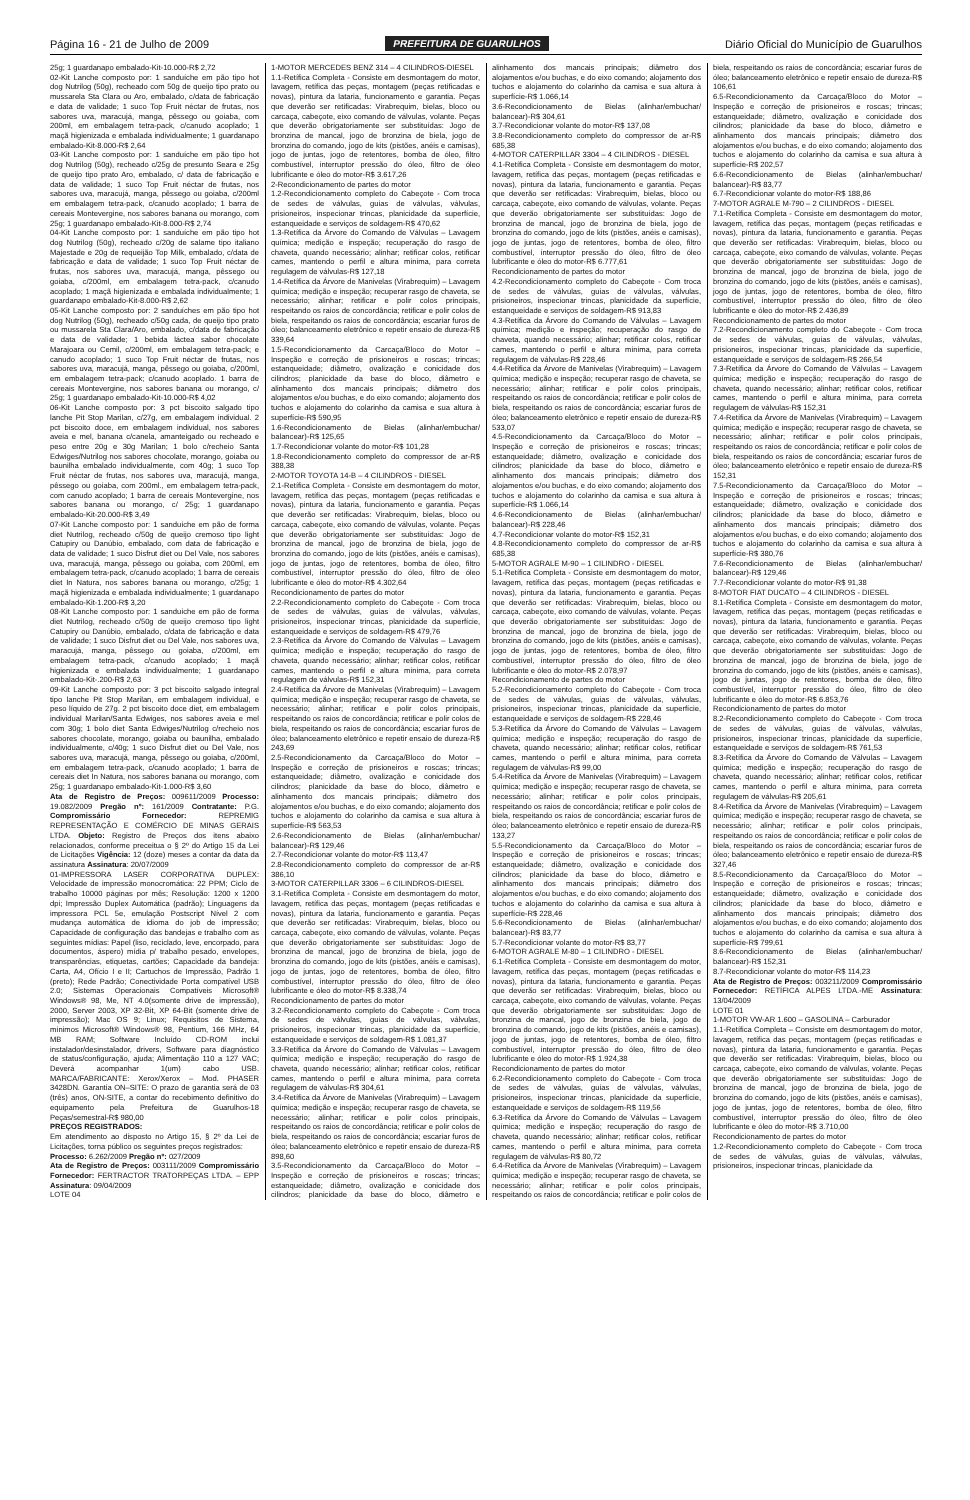Página 16 - 21 de Julho de 2009 PREFEITURA DE GUARULHOS Diário Oficial do Município de Guarulhos
25g; 1 guardanapo embalado-Kit-10.000-R$ 2,72
02-Kit Lanche composto por: 1 sanduíche em pão tipo hot dog Nutrilog (50g), recheado com 50g de queijo tipo prato ou mussarela Sta Clara ou Aro, embalado, c/data de fabricação e data de validade; 1 suco Top Fruit néctar de frutas, nos sabores uva, maracujá, manga, pêssego ou goiaba, com 200ml, em embalagem tetra-pack, c/canudo acoplado; 1 maçã higienizada e embalada individualmente; 1 guardanapo embalado-Kit-8.000-R$ 2,64
03-Kit Lanche composto por: 1 sanduíche em pão tipo hot dog Nutrilog (50g), recheado c/25g de presunto Seara e 25g de queijo tipo prato Aro, embalado, c/ data de fabricação e data de validade; 1 suco Top Fruit néctar de frutas, nos sabores uva, maracujá, manga, pêssego ou goiaba, c/200ml em embalagem tetra-pack, c/canudo acoplado; 1 barra de cereais Montevergine, nos sabores banana ou morango, com 25g; 1 guardanapo embalado-Kit-8.000-R$ 2,74
04-Kit Lanche composto por: 1 sanduíche em pão tipo hot dog Nutrilog (50g), recheado c/20g de salame tipo italiano Majestade e 20g de requeijão Top Milk, embalado, c/data de fabricação e data de validade; 1 suco Top Fruit néctar de frutas, nos sabores uva, maracujá, manga, pêssego ou goiaba, c/200ml, em embalagem tetra-pack, c/canudo acoplado; 1 maçã higienizada e embalada individualmente; 1 guardanapo embalado-Kit-8.000-R$ 2,62
05-Kit Lanche composto por: 2 sanduíches em pão tipo hot dog Nutrilog (50g), recheado c/50g cada, de queijo tipo prato ou mussarela Sta Clara/Aro, embalado, c/data de fabricação e data de validade; 1 bebida láctea sabor chocolate Marajoara ou Cemil, c/200ml, em embalagem tetra-pack; e canudo acoplado; 1 suco Top Fruit néctar de frutas, nos sabores uva, maracujá, manga, pêssego ou goiaba, c/200ml, em embalagem tetra-pack; c/canudo acoplado. 1 barra de cereais Montevergine, nos sabores banana ou morango, c/ 25g; 1 guardanapo embalado-Kit-10.000-R$ 4,02
06-Kit Lanche composto por: 3 pct biscoito salgado tipo lanche Pit Stop Marilan, c/27g, em embalagem individual. 2 pct biscoito doce, em embalagem individual, nos sabores aveia e mel, banana c/canela, amanteigado ou recheado e peso entre 20g e 30g Marilan; 1 bolo c/recheio Santa Edwiges/Nutrilog nos sabores chocolate, morango, goiaba ou baunilha embalado individualmente, com 40g; 1 suco Top Fruit néctar de frutas, nos sabores uva, maracujá, manga, pêssego ou goiaba, com 200ml., em embalagem tetra-pack, com canudo acoplado; 1 barra de cereais Montevergine, nos sabores banana ou morango, c/ 25g; 1 guardanapo embalado-Kit-20.000-R$ 3,49
07-Kit Lanche composto por: 1 sanduíche em pão de forma diet Nutrilog, recheado c/50g de queijo cremoso tipo light Catupiry ou Danúbio, embalado, com data de fabricação e data de validade; 1 suco Disfrut diet ou Del Vale, nos sabores uva, maracujá, manga, pêssego ou goiaba, com 200ml, em embalagem tetra-pack, c/canudo acoplado; 1 barra de cereais diet In Natura, nos sabores banana ou morango, c/25g; 1 maçã higienizada e embalada individualmente; 1 guardanapo embalado-Kit-1.200-R$ 3,20
08-Kit Lanche composto por: 1 sanduíche em pão de forma diet Nutrilog, recheado c/50g de queijo cremoso tipo light Catupiry ou Danúbio, embalado, c/data de fabricação e data de validade; 1 suco Disfrut diet ou Del Vale, nos sabores uva, maracujá, manga, pêssego ou goiaba, c/200ml, em embalagem tetra-pack, c/canudo acoplado; 1 maçã higienizada e embalada individualmente; 1 guardanapo embalado-Kit-.200-R$ 2,63
09-Kit Lanche composto por: 3 pct biscoito salgado integral tipo lanche Pit Stop Marilan, em embalagem individual, e peso líquido de 27g. 2 pct biscoito doce diet, em embalagem individual Marilan/Santa Edwiges, nos sabores aveia e mel com 30g; 1 bolo diet Santa Edwiges/Nutrilog c/recheio nos sabores chocolate, morango, goiaba ou baunilha, embalado individualmente, c/40g; 1 suco Disfrut diet ou Del Vale, nos sabores uva, maracujá, manga, pêssego ou goiaba, c/200ml, em embalagem tetra-pack, c/canudo acoplado; 1 barra de cereais diet In Natura, nos sabores banana ou morango, com 25g; 1 guardanapo embalado-Kit-1.000-R$ 3,60
Ata de Registro de Preços: 009611/2009 Processo: 19.082/2009 Pregão nº: 161/2009 Contratante: P.G. Compromissário Fornecedor: REPREMIG REPRESENTAÇÃO E COMÉRCIO DE MINAS GERAIS LTDA. Objeto: Registro de Preços dos itens abaixo relacionados, conforme preceitua o § 2º do Artigo 15 da Lei de Licitações Vigência: 12 (doze) meses a contar da data da assinatura Assinatura: 20/07/2009
01-IMPRESSORA LASER CORPORATIVA DUPLEX: Velocidade de impressão monocromática: 22 PPM; Ciclo de trabalho 10000 páginas por mês; Resolução: 1200 x 1200 dpi; Impressão Duplex Automática (padrão); Linguagens da impressora PCL 5e, emulação Postscript Nível 2 com mudança automática de idioma do job de impressão; Capacidade de configuração das bandejas e trabalho com as seguintes mídias: Papel (liso, reciclado, leve, encorpado, para documentos, áspero) mídia p/ trabalho pesado, envelopes, transparências, etiquetas, cartões; Capacidade da bandeja: Carta, A4, Ofício I e II; Cartuchos de Impressão, Padrão 1 (preto); Rede Padrão; Conectividade Porta compatível USB 2.0; Sistemas Operacionais Compatíveis Microsoft® Windows® 98, Me, NT 4.0(somente drive de impressão), 2000, Server 2003, XP 32-Bit, XP 64-Bit (somente drive de impressão); Mac OS 9; Linux; Requisitos de Sistema, mínimos Microsoft® Windows® 98, Pentium, 166 MHz, 64 MB RAM; Software Incluído CD-ROM inclui instalador/desinstalador, drivers, Software para diagnóstico de status/configuração, ajuda; Alimentação 110 a 127 VAC; Deverá acompanhar 1(um) cabo USB. MARCA/FABRICANTE: Xerox/Xerox – Mod. PHASER 3428DN. Garantia ON–SITE: O prazo de garantia será de 03 (três) anos, ON-SITE, a contar do recebimento definitivo do equipamento pela Prefeitura de Guarulhos-18 Peças/semestral-R$ 980,00
PREÇOS REGISTRADOS:
Em atendimento ao disposto no Artigo 15, § 2º da Lei de Licitações, torna público os seguintes preços registrados:
Processo: 6.262/2009 Pregão nº: 027/2009
Ata de Registro de Preços: 003111/2009 Compromissário Fornecedor: FERTRACTOR TRATORPEÇAS LTDA. – EPP Assinatura: 09/04/2009
LOTE 04
1-MOTOR MERCEDES BENZ 314 – 4 CILINDROS-DIESEL
1.1-Retífica Completa - Consiste em desmontagem do motor, lavagem, retífica das peças, montagem (peças retificadas e novas), pintura da lataria, funcionamento e garantia. Peças que deverão ser retificadas: Virabrequim, bielas, bloco ou carcaça, cabeçote, eixo comando de válvulas, volante. Peças que deverão obrigatoriamente ser substituídas: Jogo de bronzina de mancal, jogo de bronzina de biela, jogo de bronzina do comando, jogo de kits (pistões, anéis e camisas), jogo de juntas, jogo de retentores, bomba de óleo, filtro combustível, interruptor pressão do óleo, filtro de óleo lubrificante e óleo do motor-R$ 3.617,26
2-Recondicionamento de partes do motor
1.2-Recondicionamento completo do Cabeçote - Com troca de sedes de válvulas, guias de válvulas, válvulas, prisioneiros, inspecionar trincas, planicidade da superfície, estanqueidade e serviços de soldagem-R$ 470,62
1.3-Retífica da Árvore do Comando de Válvulas – Lavagem química; medição e inspeção; recuperação do rasgo de chaveta, quando necessário; alinhar; retificar colos, retificar cames, mantendo o perfil e altura mínima, para correta regulagem de válvulas-R$ 127,18
1.4-Retífica da Árvore de Manivelas (Virabrequim) – Lavagem química; medição e inspeção; recuperar rasgo de chaveta, se necessário; alinhar; retificar e polir colos principais, respeitando os raios de concordância; retificar e polir colos de biela, respeitando os raios de concordância; escariar furos de óleo; balanceamento eletrônico e repetir ensaio de dureza-R$ 339,64
1.5-Recondicionamento da Carcaça/Bloco do Motor – Inspeção e correção de prisioneiros e roscas; trincas; estanqueidade; diâmetro, ovalização e conicidade dos cilindros; planicidade da base do bloco, diâmetro e alinhamento dos mancais principais; diâmetro dos alojamentos e/ou buchas, e do eixo comando; alojamento dos tuchos e alojamento do colarinho da camisa e sua altura à superfície-R$ 590,95
1.6-Recondicionamento de Bielas (alinhar/embuchar/ balancear)-R$ 125,65
1.7-Recondicionar volante do motor-R$ 101,28
1.8-Recondicionamento completo do compressor de ar-R$ 388,38
2-MOTOR TOYOTA 14-B – 4 CILINDROS - DIESEL
2.1-Retífica Completa - Consiste em desmontagem do motor, lavagem, retífica das peças, montagem (peças retificadas e novas), pintura da lataria, funcionamento e garantia. Peças que deverão ser retificadas: Virabrequim, bielas, bloco ou carcaça, cabeçote, eixo comando de válvulas, volante. Peças que deverão obrigatoriamente ser substituídas: Jogo de bronzina de mancal, jogo de bronzina de biela, jogo de bronzina do comando, jogo de kits (pistões, anéis e camisas), jogo de juntas, jogo de retentores, bomba de óleo, filtro combustível, interruptor pressão do óleo, filtro de óleo lubrificante e óleo do motor-R$ 4.302,64
Recondicionamento de partes do motor
2.2-Recondicionamento completo do Cabeçote - Com troca de sedes de válvulas, guias de válvulas, válvulas, prisioneiros, inspecionar trincas, planicidade da superfície, estanqueidade e serviços de soldagem-R$ 479,76
2.3-Retífica da Árvore do Comando de Válvulas – Lavagem química; medição e inspeção; recuperação do rasgo de chaveta, quando necessário; alinhar; retificar colos, retificar cames, mantendo o perfil e altura mínima, para correta regulagem de válvulas-R$ 152,31
2.4-Retífica da Árvore de Manivelas (Virabrequim) – Lavagem química; medição e inspeção; recuperar rasgo de chaveta, se necessário; alinhar; retificar e polir colos principais, respeitando os raios de concordância; retificar e polir colos de biela, respeitando os raios de concordância; escariar furos de óleo; balanceamento eletrônico e repetir ensaio de dureza-R$ 243,69
2.5-Recondicionamento da Carcaça/Bloco do Motor – Inspeção e correção de prisioneiros e roscas; trincas; estanqueidade; diâmetro, ovalização e conicidade dos cilindros; planicidade da base do bloco, diâmetro e alinhamento dos mancais principais; diâmetro dos alojamentos e/ou buchas, e do eixo comando; alojamento dos tuchos e alojamento do colarinho da camisa e sua altura à superfície-R$ 563,53
2.6-Recondicionamento de Bielas (alinhar/embuchar/ balancear)-R$ 129,46
2.7-Recondicionar volante do motor-R$ 113,47
2.8-Recondicionamento completo do compressor de ar-R$ 386,10
3-MOTOR CATERPILLAR 3306 – 6 CILINDROS-DIESEL
3.1-Retífica Completa - Consiste em desmontagem do motor, lavagem, retífica das peças, montagem (peças retificadas e novas), pintura da lataria, funcionamento e garantia. Peças que deverão ser retificadas: Virabrequim, bielas, bloco ou carcaça, cabeçote, eixo comando de válvulas, volante. Peças que deverão obrigatoriamente ser substituídas: Jogo de bronzina de mancal, jogo de bronzina de biela, jogo de bronzina do comando, jogo de kits (pistões, anéis e camisas), jogo de juntas, jogo de retentores, bomba de óleo, filtro combustível, interruptor pressão do óleo, filtro de óleo lubrificante e óleo do motor-R$ 8.338,74
Recondicionamento de partes do motor
3.2-Recondicionamento completo do Cabeçote - Com troca de sedes de válvulas, guias de válvulas, válvulas, prisioneiros, inspecionar trincas, planicidade da superfície, estanqueidade e serviços de soldagem-R$ 1.081,37
3.3-Retífica da Árvore do Comando de Válvulas – Lavagem química; medição e inspeção; recuperação do rasgo de chaveta, quando necessário; alinhar; retificar colos, retificar cames, mantendo o perfil e altura mínima, para correta regulagem de válvulas-R$ 304,61
3.4-Retífica da Árvore de Manivelas (Virabrequim) – Lavagem química; medição e inspeção; recuperar rasgo de chaveta, se necessário; alinhar; retificar e polir colos principais, respeitando os raios de concordância; retificar e polir colos de biela, respeitando os raios de concordância; escariar furos de óleo; balanceamento eletrônico e repetir ensaio de dureza-R$ 898,60
3.5-Recondicionamento da Carcaça/Bloco do Motor – Inspeção e correção de prisioneiros e roscas; trincas; estanqueidade; diâmetro, ovalização e conicidade dos cilindros; planicidade da base do bloco, diâmetro e alinhamento dos mancais principais; diâmetro dos alojamentos e/ou buchas, e do eixo comando; alojamento dos tuchos e alojamento do colarinho da camisa e sua altura à superfície-R$ 1.066,14
3.6-Recondicionamento de Bielas (alinhar/embuchar/ balancear)-R$ 304,61
3.7-Recondicionar volante do motor-R$ 137,08
3.8-Recondicionamento completo do compressor de ar-R$ 685,38
4-MOTOR CATERPILLAR 3304 – 4 CILINDROS - DIESEL
4.1-Retífica Completa - Consiste em desmontagem do motor, lavagem, retífica das peças, montagem (peças retificadas e novas), pintura da lataria, funcionamento e garantia. Peças que deverão ser retificadas: Virabrequim, bielas, bloco ou carcaça, cabeçote, eixo comando de válvulas, volante. Peças que deverão obrigatoriamente ser substituídas: Jogo de bronzina de mancal, jogo de bronzina de biela, jogo de bronzina do comando, jogo de kits (pistões, anéis e camisas), jogo de juntas, jogo de retentores, bomba de óleo, filtro combustível, interruptor pressão do óleo, filtro de óleo lubrificante e óleo do motor-R$ 6.777,61
Recondicionamento de partes do motor
4.2-Recondicionamento completo do Cabeçote - Com troca de sedes de válvulas, guias de válvulas, válvulas, prisioneiros, inspecionar trincas, planicidade da superfície, estanqueidade e serviços de soldagem-R$ 913,83
4.3-Retífica da Árvore do Comando de Válvulas – Lavagem química; medição e inspeção; recuperação do rasgo de chaveta, quando necessário; alinhar; retificar colos, retificar cames, mantendo o perfil e altura mínima, para correta regulagem de válvulas-R$ 228,46
4.4-Retífica da Árvore de Manivelas (Virabrequim) – Lavagem química; medição e inspeção; recuperar rasgo de chaveta, se necessário; alinhar; retificar e polir colos principais, respeitando os raios de concordância; retificar e polir colos de biela, respeitando os raios de concordância; escariar furos de óleo; balanceamento eletrônico e repetir ensaio de dureza-R$ 533,07
4.5-Recondicionamento da Carcaça/Bloco do Motor – Inspeção e correção de prisioneiros e roscas; trincas; estanqueidade; diâmetro, ovalização e conicidade dos cilindros; planicidade da base do bloco, diâmetro e alinhamento dos mancais principais; diâmetro dos alojamentos e/ou buchas, e do eixo comando; alojamento dos tuchos e alojamento do colarinho da camisa e sua altura à superfície-R$ 1.066,14
4.6-Recondicionamento de Bielas (alinhar/embuchar/ balancear)-R$ 228,46
4.7-Recondicionar volante do motor-R$ 152,31
4.8-Recondicionamento completo do compressor de ar-R$ 685,38
5-MOTOR AGRALE M-90 – 1 CILINDRO - DIESEL
5.1-Retífica Completa - Consiste em desmontagem do motor, lavagem, retífica das peças, montagem (peças retificadas e novas), pintura da lataria, funcionamento e garantia. Peças que deverão ser retificadas: Virabrequim, bielas, bloco ou carcaça, cabeçote, eixo comando de válvulas, volante. Peças que deverão obrigatoriamente ser substituídas: Jogo de bronzina de mancal, jogo de bronzina de biela, jogo de bronzina do comando, jogo de kits (pistões, anéis e camisas), jogo de juntas, jogo de retentores, bomba de óleo, filtro combustível, interruptor pressão do óleo, filtro de óleo lubrificante e óleo do motor-R$ 2.078,97
Recondicionamento de partes do motor
5.2-Recondicionamento completo do Cabeçote - Com troca de sedes de válvulas, guias de válvulas, válvulas, prisioneiros, inspecionar trincas, planicidade da superfície, estanqueidade e serviços de soldagem-R$ 228,46
5.3-Retífica da Árvore do Comando de Válvulas – Lavagem química; medição e inspeção; recuperação do rasgo de chaveta, quando necessário; alinhar; retificar colos, retificar cames, mantendo o perfil e altura mínima, para correta regulagem de válvulas-R$ 99,00
5.4-Retífica da Árvore de Manivelas (Virabrequim) – Lavagem química; medição e inspeção; recuperar rasgo de chaveta, se necessário; alinhar; retificar e polir colos principais, respeitando os raios de concordância; retificar e polir colos de biela, respeitando os raios de concordância; escariar furos de óleo; balanceamento eletrônico e repetir ensaio de dureza-R$ 133,27
5.5-Recondicionamento da Carcaça/Bloco do Motor – Inspeção e correção de prisioneiros e roscas; trincas; estanqueidade; diâmetro, ovalização e conicidade dos cilindros; planicidade da base do bloco, diâmetro e alinhamento dos mancais principais; diâmetro dos alojamentos e/ou buchas, e do eixo comando; alojamento dos tuchos e alojamento do colarinho da camisa e sua altura à superfície-R$ 228,46
5.6-Recondicionamento de Bielas (alinhar/embuchar/ balancear)-R$ 83,77
5.7-Recondicionar volante do motor-R$ 83,77
6-MOTOR AGRALE M-80 – 1 CILINDRO - DIESEL
6.1-Retífica Completa - Consiste em desmontagem do motor, lavagem, retífica das peças, montagem (peças retificadas e novas), pintura da lataria, funcionamento e garantia. Peças que deverão ser retificadas: Virabrequim, bielas, bloco ou carcaça, cabeçote, eixo comando de válvulas, volante. Peças que deverão obrigatoriamente ser substituídas: Jogo de bronzina de mancal, jogo de bronzina de biela, jogo de bronzina do comando, jogo de kits (pistões, anéis e camisas), jogo de juntas, jogo de retentores, bomba de óleo, filtro combustível, interruptor pressão do óleo, filtro de óleo lubrificante e óleo do motor-R$ 1.924,38
Recondicionamento de partes do motor
6.2-Recondicionamento completo do Cabeçote - Com troca de sedes de válvulas, guias de válvulas, válvulas, prisioneiros, inspecionar trincas, planicidade da superfície, estanqueidade e serviços de soldagem-R$ 119,56
6.3-Retífica da Árvore do Comando de Válvulas – Lavagem química; medição e inspeção; recuperação do rasgo de chaveta, quando necessário; alinhar; retificar colos, retificar cames, mantendo o perfil e altura mínima, para correta regulagem de válvulas-R$ 80,72
6.4-Retífica da Árvore de Manivelas (Virabrequim) – Lavagem química; medição e inspeção; recuperar rasgo de chaveta, se necessário; alinhar; retificar e polir colos principais, respeitando os raios de concordância; retificar e polir colos de biela, respeitando os raios de concordância; escariar furos de óleo; balanceamento eletrônico e repetir ensaio de dureza-R$ 106,61
6.5-Recondicionamento da Carcaça/Bloco do Motor – Inspeção e correção de prisioneiros e roscas; trincas; estanqueidade; diâmetro, ovalização e conicidade dos cilindros; planicidade da base do bloco, diâmetro e alinhamento dos mancais principais; diâmetro dos alojamentos e/ou buchas, e do eixo comando; alojamento dos tuchos e alojamento do colarinho da camisa e sua altura à superfície-R$ 202,57
6.6-Recondicionamento de Bielas (alinhar/embuchar/ balancear)-R$ 83,77
6.7-Recondicionar volante do motor-R$ 188,86
7-MOTOR AGRALE M-790 – 2 CILINDROS - DIESEL
7.1-Retífica Completa - Consiste em desmontagem do motor, lavagem, retífica das peças, montagem (peças retificadas e novas), pintura da lataria, funcionamento e garantia. Peças que deverão ser retificadas: Virabrequim, bielas, bloco ou carcaça, cabeçote, eixo comando de válvulas, volante. Peças que deverão obrigatoriamente ser substituídas: Jogo de bronzina de mancal, jogo de bronzina de biela, jogo de bronzina do comando, jogo de kits (pistões, anéis e camisas), jogo de juntas, jogo de retentores, bomba de óleo, filtro combustível, interruptor pressão do óleo, filtro de óleo lubrificante e óleo do motor-R$ 2.436,89
Recondicionamento de partes do motor
7.2-Recondicionamento completo do Cabeçote - Com troca de sedes de válvulas, guias de válvulas, válvulas, prisioneiros, inspecionar trincas, planicidade da superfície, estanqueidade e serviços de soldagem-R$ 266,54
7.3-Retífica da Árvore do Comando de Válvulas – Lavagem química; medição e inspeção; recuperação do rasgo de chaveta, quando necessário; alinhar; retificar colos, retificar cames, mantendo o perfil e altura mínima, para correta regulagem de válvulas-R$ 152,31
7.4-Retífica da Árvore de Manivelas (Virabrequim) – Lavagem química; medição e inspeção; recuperar rasgo de chaveta, se necessário; alinhar; retificar e polir colos principais, respeitando os raios de concordância; retificar e polir colos de biela, respeitando os raios de concordância; escariar furos de óleo; balanceamento eletrônico e repetir ensaio de dureza-R$ 152,31
7.5-Recondicionamento da Carcaça/Bloco do Motor – Inspeção e correção de prisioneiros e roscas; trincas; estanqueidade; diâmetro, ovalização e conicidade dos cilindros; planicidade da base do bloco, diâmetro e alinhamento dos mancais principais; diâmetro dos alojamentos e/ou buchas, e do eixo comando; alojamento dos tuchos e alojamento do colarinho da camisa e sua altura à superfície-R$ 380,76
7.6-Recondicionamento de Bielas (alinhar/embuchar/ balancear)-R$ 129,46
7.7-Recondicionar volante do motor-R$ 91,38
8-MOTOR FIAT DUCATO – 4 CILINDROS - DIESEL
8.1-Retífica Completa - Consiste em desmontagem do motor, lavagem, retífica das peças, montagem (peças retificadas e novas), pintura da lataria, funcionamento e garantia. Peças que deverão ser retificadas: Virabrequim, bielas, bloco ou carcaça, cabeçote, eixo comando de válvulas, volante. Peças que deverão obrigatoriamente ser substituídas: Jogo de bronzina de mancal, jogo de bronzina de biela, jogo de bronzina do comando, jogo de kits (pistões, anéis e camisas), jogo de juntas, jogo de retentores, bomba de óleo, filtro combustível, interruptor pressão do óleo, filtro de óleo lubrificante e óleo do motor-R$ 6.853,76
Recondicionamento de partes do motor
8.2-Recondicionamento completo do Cabeçote - Com troca de sedes de válvulas, guias de válvulas, válvulas, prisioneiros, inspecionar trincas, planicidade da superfície, estanqueidade e serviços de soldagem-R$ 761,53
8.3-Retífica da Árvore do Comando de Válvulas – Lavagem química; medição e inspeção; recuperação do rasgo de chaveta, quando necessário; alinhar; retificar colos, retificar cames, mantendo o perfil e altura mínima, para correta regulagem de válvulas-R$ 205,61
8.4-Retífica da Árvore de Manivelas (Virabrequim) – Lavagem química; medição e inspeção; recuperar rasgo de chaveta, se necessário; alinhar; retificar e polir colos principais, respeitando os raios de concordância; retificar e polir colos de biela, respeitando os raios de concordância; escariar furos de óleo; balanceamento eletrônico e repetir ensaio de dureza-R$ 327,46
8.5-Recondicionamento da Carcaça/Bloco do Motor – Inspeção e correção de prisioneiros e roscas; trincas; estanqueidade; diâmetro, ovalização e conicidade dos cilindros; planicidade da base do bloco, diâmetro e alinhamento dos mancais principais; diâmetro dos alojamentos e/ou buchas, e do eixo comando; alojamento dos tuchos e alojamento do colarinho da camisa e sua altura à superfície-R$ 799,61
8.6-Recondicionamento de Bielas (alinhar/embuchar/ balancear)-R$ 152,31
8.7-Recondicionar volante do motor-R$ 114,23
Ata de Registro de Preços: 003211/2009 Compromissário Fornecedor: RETÍFICA ALPES LTDA.-ME Assinatura: 13/04/2009
LOTE 01
1-MOTOR VW-AR 1.600 – GASOLINA – Carburador
1.1-Retífica Completa – Consiste em desmontagem do motor, lavagem, retífica das peças, montagem (peças retificadas e novas), pintura da lataria, funcionamento e garantia. Peças que deverão ser retificadas: Virabrequim, bielas, bloco ou carcaça, cabeçote, eixo comando de válvulas, volante. Peças que deverão obrigatoriamente ser substituídas: Jogo de bronzina de mancal, jogo de bronzina de biela, jogo de bronzina do comando, jogo de kits (pistões, anéis e camisas), jogo de juntas, jogo de retentores, bomba de óleo, filtro combustível, interruptor pressão do óleo, filtro de óleo lubrificante e óleo do motor-R$ 3.710,00
Recondicionamento de partes do motor
1.2-Recondicionamento completo do Cabeçote - Com troca de sedes de válvulas, guias de válvulas, válvulas, prisioneiros, inspecionar trincas, planicidade da